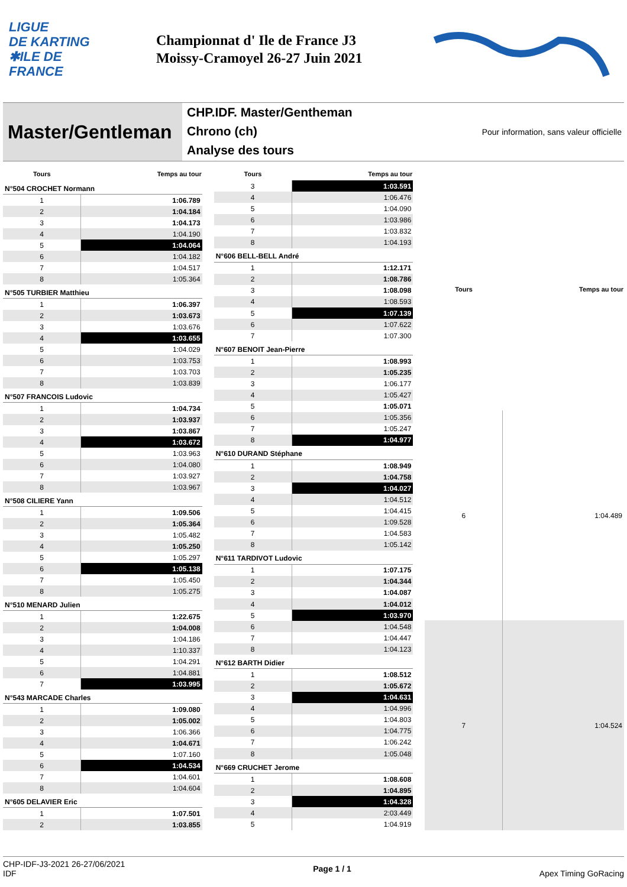LIGUE
DE KARTING
✱ILE DE
FRANCE
Championnat d' Ile de France J3
Moissy-Cramoyel 26-27 Juin 2021
Master/Gentleman
CHP.IDF. Master/Gentheman
Chrono (ch)
Analyse des tours
Pour information, sans valeur officielle
| Tours | Temps au tour |
| --- | --- |
| N°504 CROCHET Normann | |
| 1 | 1:06.789 |
| 2 | 1:04.184 |
| 3 | 1:04.173 |
| 4 | 1:04.190 |
| 5 | 1:04.064 |
| 6 | 1:04.182 |
| 7 | 1:04.517 |
| 8 | 1:05.364 |
| N°505 TURBIER Matthieu | |
| 1 | 1:06.397 |
| 2 | 1:03.673 |
| 3 | 1:03.676 |
| 4 | 1:03.655 |
| 5 | 1:04.029 |
| 6 | 1:03.753 |
| 7 | 1:03.703 |
| 8 | 1:03.839 |
| N°507 FRANCOIS Ludovic | |
| 1 | 1:04.734 |
| 2 | 1:03.937 |
| 3 | 1:03.867 |
| 4 | 1:03.672 |
| 5 | 1:03.963 |
| 6 | 1:04.080 |
| 7 | 1:03.927 |
| 8 | 1:03.967 |
| N°508 CILIERE Yann | |
| 1 | 1:09.506 |
| 2 | 1:05.364 |
| 3 | 1:05.482 |
| 4 | 1:05.250 |
| 5 | 1:05.297 |
| 6 | 1:05.138 |
| 7 | 1:05.450 |
| 8 | 1:05.275 |
| N°510 MENARD Julien | |
| 1 | 1:22.675 |
| 2 | 1:04.008 |
| 3 | 1:04.186 |
| 4 | 1:10.337 |
| 5 | 1:04.291 |
| 6 | 1:04.881 |
| 7 | 1:03.995 |
| N°543 MARCADE Charles | |
| 1 | 1:09.080 |
| 2 | 1:05.002 |
| 3 | 1:06.366 |
| 4 | 1:04.671 |
| 5 | 1:07.160 |
| 6 | 1:04.534 |
| 7 | 1:04.601 |
| 8 | 1:04.604 |
| N°605 DELAVIER Eric | |
| 1 | 1:07.501 |
| 2 | 1:03.855 |
| Tours | Temps au tour |
| --- | --- |
| 3 | 1:03.591 |
| 4 | 1:06.476 |
| 5 | 1:04.090 |
| 6 | 1:03.986 |
| 7 | 1:03.832 |
| 8 | 1:04.193 |
| N°606 BELL-BELL André | |
| 1 | 1:12.171 |
| 2 | 1:08.786 |
| 3 | 1:08.098 |
| 4 | 1:08.593 |
| 5 | 1:07.139 |
| 6 | 1:07.622 |
| 7 | 1:07.300 |
| N°607 BENOIT Jean-Pierre | |
| 1 | 1:08.993 |
| 2 | 1:05.235 |
| 3 | 1:06.177 |
| 4 | 1:05.427 |
| 5 | 1:05.071 |
| 6 | 1:05.356 |
| 7 | 1:05.247 |
| 8 | 1:04.977 |
| N°610 DURAND Stéphane | |
| 1 | 1:08.949 |
| 2 | 1:04.758 |
| 3 | 1:04.027 |
| 4 | 1:04.512 |
| 5 | 1:04.415 |
| 6 | 1:09.528 |
| 7 | 1:04.583 |
| 8 | 1:05.142 |
| N°611 TARDIVOT Ludovic | |
| 1 | 1:07.175 |
| 2 | 1:04.344 |
| 3 | 1:04.087 |
| 4 | 1:04.012 |
| 5 | 1:03.970 |
| 6 | 1:04.548 |
| 7 | 1:04.447 |
| 8 | 1:04.123 |
| N°612 BARTH Didier | |
| 1 | 1:08.512 |
| 2 | 1:05.672 |
| 3 | 1:04.631 |
| 4 | 1:04.996 |
| 5 | 1:04.803 |
| 6 | 1:04.775 |
| 7 | 1:06.242 |
| 8 | 1:05.048 |
| N°669 CRUCHET Jerome | |
| 1 | 1:08.608 |
| 2 | 1:04.895 |
| 3 | 1:04.328 |
| 4 | 2:03.449 |
| 5 | 1:04.919 |
| Tours | Temps au tour |
| --- | --- |
| 6 | 1:04.489 |
| 7 | 1:04.524 |
CHP-IDF-J3-2021 26-27/06/2021
IDF
Page 1 / 1 Apex Timing GoRacing